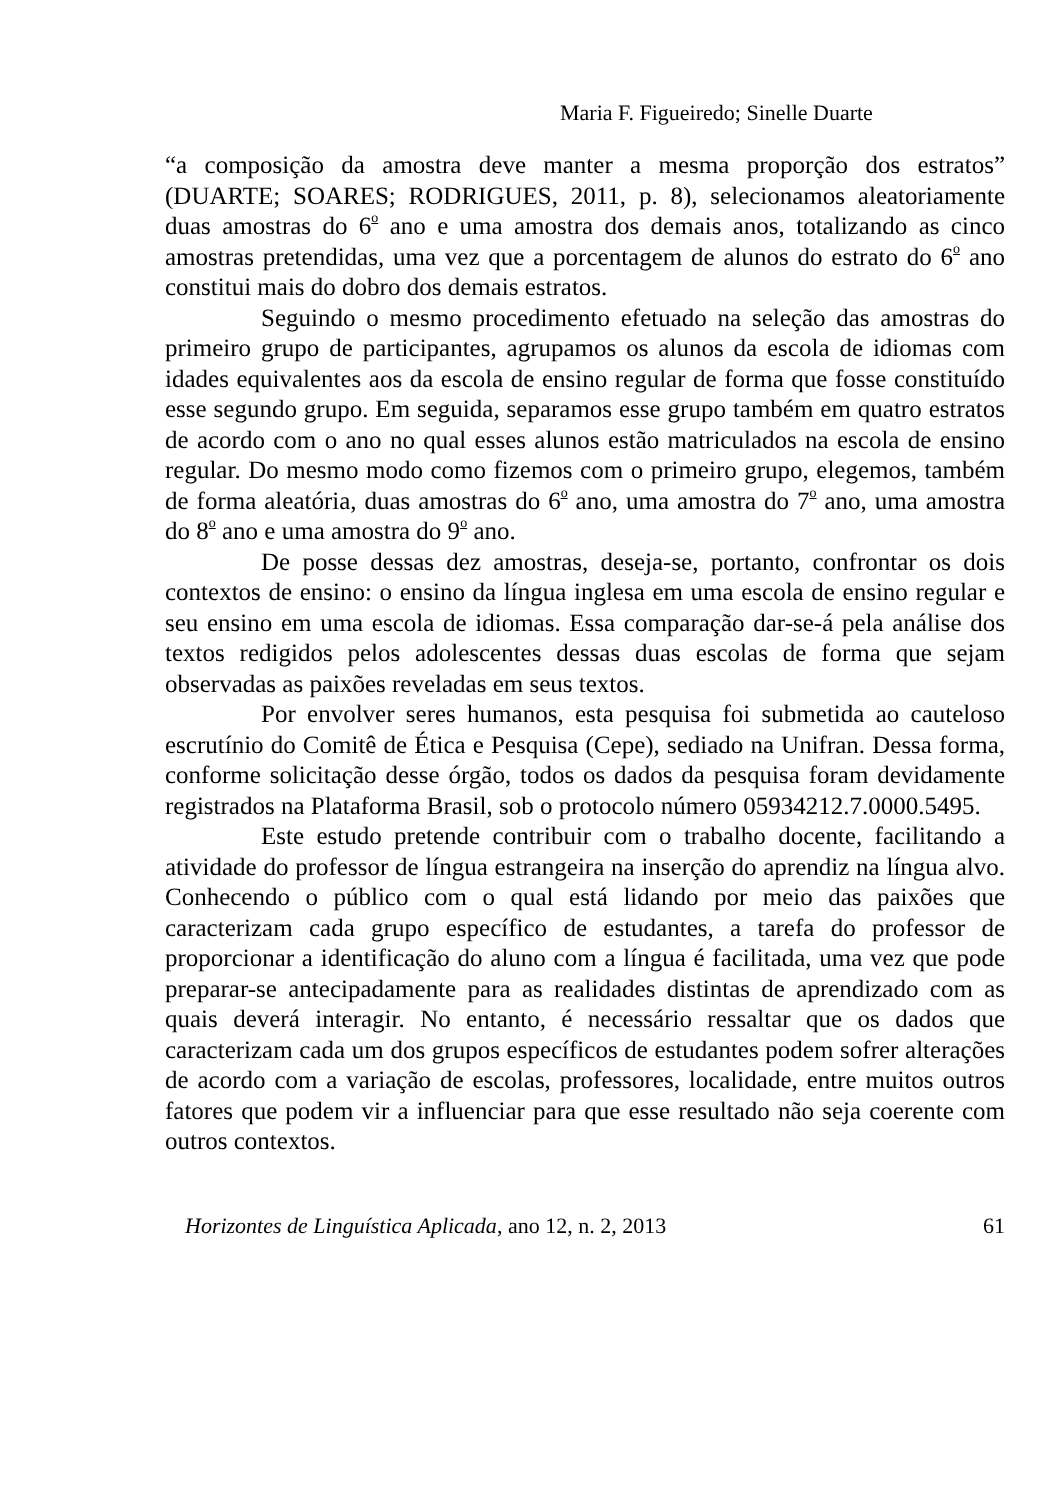Maria F. Figueiredo; Sinelle Duarte
“a composição da amostra deve manter a mesma proporção dos estratos” (DUARTE; SOARES; RODRIGUES, 2011, p. 8), selecionamos aleatoriamente duas amostras do 6<sup>o</sup> ano e uma amostra dos demais anos, totalizando as cinco amostras pretendidas, uma vez que a porcentagem de alunos do estrato do 6<sup>o</sup> ano constitui mais do dobro dos demais estratos.
Seguindo o mesmo procedimento efetuado na seleção das amostras do primeiro grupo de participantes, agrupamos os alunos da escola de idiomas com idades equivalentes aos da escola de ensino regular de forma que fosse constituído esse segundo grupo. Em seguida, separamos esse grupo também em quatro estratos de acordo com o ano no qual esses alunos estão matriculados na escola de ensino regular. Do mesmo modo como fizemos com o primeiro grupo, elegemos, também de forma aleatória, duas amostras do 6<sup>o</sup> ano, uma amostra do 7<sup>o</sup> ano, uma amostra do 8<sup>o</sup> ano e uma amostra do 9<sup>o</sup> ano.
De posse dessas dez amostras, deseja-se, portanto, confrontar os dois contextos de ensino: o ensino da língua inglesa em uma escola de ensino regular e seu ensino em uma escola de idiomas. Essa comparação dar-se-á pela análise dos textos redigidos pelos adolescentes dessas duas escolas de forma que sejam observadas as paixões reveladas em seus textos.
Por envolver seres humanos, esta pesquisa foi submetida ao cauteloso escrutínio do Comitê de Ética e Pesquisa (Cepe), sediado na Unifran. Dessa forma, conforme solicitação desse órgão, todos os dados da pesquisa foram devidamente registrados na Plataforma Brasil, sob o protocolo número 05934212.7.0000.5495.
Este estudo pretende contribuir com o trabalho docente, facilitando a atividade do professor de língua estrangeira na inserção do aprendiz na língua alvo. Conhecendo o público com o qual está lidando por meio das paixões que caracterizam cada grupo específico de estudantes, a tarefa do professor de proporcionar a identificação do aluno com a língua é facilitada, uma vez que pode preparar-se antecipadamente para as realidades distintas de aprendizado com as quais deverá interagir. No entanto, é necessário ressaltar que os dados que caracterizam cada um dos grupos específicos de estudantes podem sofrer alterações de acordo com a variação de escolas, professores, localidade, entre muitos outros fatores que podem vir a influenciar para que esse resultado não seja coerente com outros contextos.
Horizontes de Linguística Aplicada, ano 12, n. 2, 2013 61